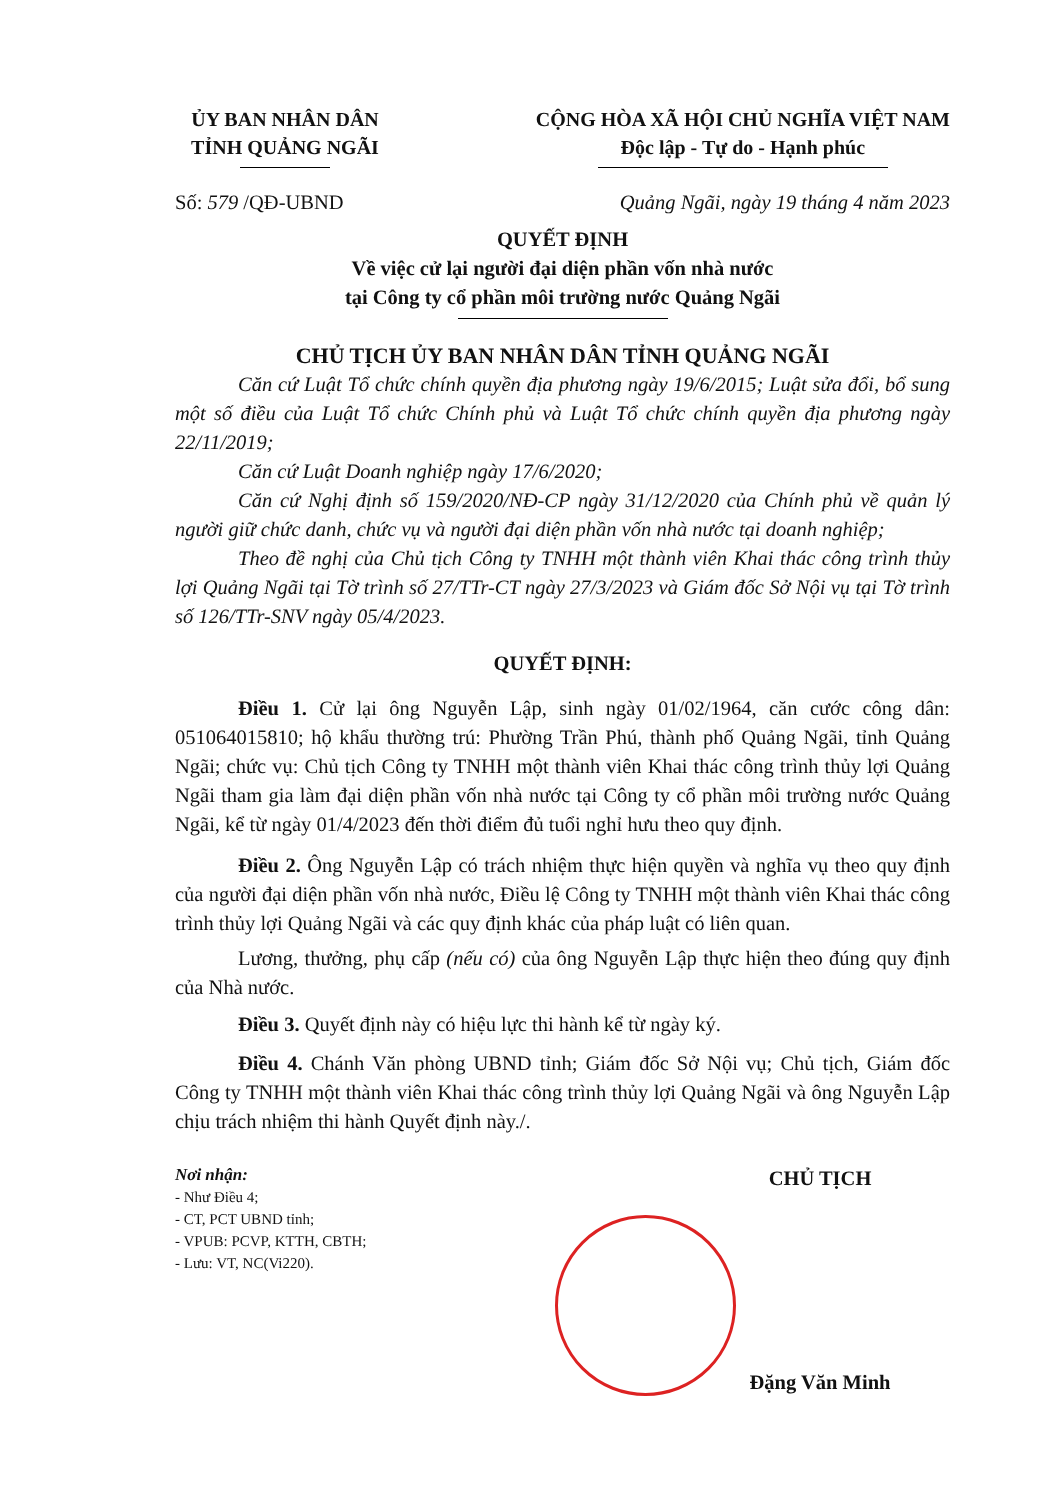ỦY BAN NHÂN DÂN
TỈNH QUẢNG NGÃI
CỘNG HÒA XÃ HỘI CHỦ NGHĨA VIỆT NAM
Độc lập - Tự do - Hạnh phúc
Số: 579 /QĐ-UBND Quảng Ngãi, ngày 19 tháng 4 năm 2023
QUYẾT ĐỊNH
Về việc cử lại người đại diện phần vốn nhà nước
tại Công ty cổ phần môi trường nước Quảng Ngãi
CHỦ TỊCH ỦY BAN NHÂN DÂN TỈNH QUẢNG NGÃI
Căn cứ Luật Tổ chức chính quyền địa phương ngày 19/6/2015; Luật sửa đổi, bổ sung một số điều của Luật Tổ chức Chính phủ và Luật Tổ chức chính quyền địa phương ngày 22/11/2019;
Căn cứ Luật Doanh nghiệp ngày 17/6/2020;
Căn cứ Nghị định số 159/2020/NĐ-CP ngày 31/12/2020 của Chính phủ về quản lý người giữ chức danh, chức vụ và người đại diện phần vốn nhà nước tại doanh nghiệp;
Theo đề nghị của Chủ tịch Công ty TNHH một thành viên Khai thác công trình thủy lợi Quảng Ngãi tại Tờ trình số 27/TTr-CT ngày 27/3/2023 và Giám đốc Sở Nội vụ tại Tờ trình số 126/TTr-SNV ngày 05/4/2023.
QUYẾT ĐỊNH:
Điều 1. Cử lại ông Nguyễn Lập, sinh ngày 01/02/1964, căn cước công dân: 051064015810; hộ khẩu thường trú: Phường Trần Phú, thành phố Quảng Ngãi, tỉnh Quảng Ngãi; chức vụ: Chủ tịch Công ty TNHH một thành viên Khai thác công trình thủy lợi Quảng Ngãi tham gia làm đại diện phần vốn nhà nước tại Công ty cổ phần môi trường nước Quảng Ngãi, kể từ ngày 01/4/2023 đến thời điểm đủ tuổi nghỉ hưu theo quy định.
Điều 2. Ông Nguyễn Lập có trách nhiệm thực hiện quyền và nghĩa vụ theo quy định của người đại diện phần vốn nhà nước, Điều lệ Công ty TNHH một thành viên Khai thác công trình thủy lợi Quảng Ngãi và các quy định khác của pháp luật có liên quan.
Lương, thưởng, phụ cấp (nếu có) của ông Nguyễn Lập thực hiện theo đúng quy định của Nhà nước.
Điều 3. Quyết định này có hiệu lực thi hành kể từ ngày ký.
Điều 4. Chánh Văn phòng UBND tỉnh; Giám đốc Sở Nội vụ; Chủ tịch, Giám đốc Công ty TNHH một thành viên Khai thác công trình thủy lợi Quảng Ngãi và ông Nguyễn Lập chịu trách nhiệm thi hành Quyết định này./.
Nơi nhận:
- Như Điều 4;
- CT, PCT UBND tỉnh;
- VPUB: PCVP, KTTH, CBTH;
- Lưu: VT, NC(Vi220).
CHỦ TỊCH
Đặng Văn Minh